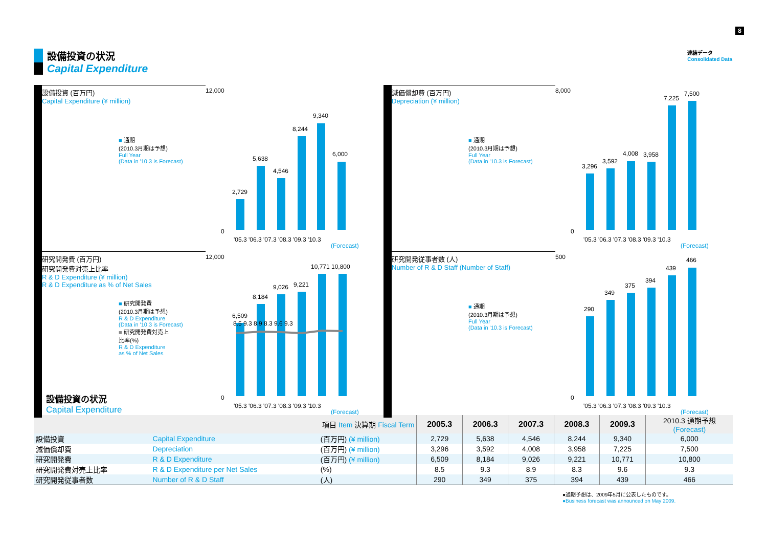8
設備投資の状況
Capital Expenditure
連結データ
Consolidated Data
設備投資 (百万円)
Capital Expenditure (¥ million)
■ 通期
(2010.3月期は予想)
Full Year
(Data in '10.3 is Forecast)
12,000
0
2,729
5,638
4,546
8,244
9,340
6,000
'05.3 '06.3 '07.3 '08.3 '09.3 '10.3
(Forecast)
減価償却費 (百万円)
Depreciation (¥ million)
■ 通期
(2010.3月期は予想)
Full Year
(Data in '10.3 is Forecast)
8,000
0
3,296
3,592
4,008
3,958
7,225
7,500
'05.3 '06.3 '07.3 '08.3 '09.3 '10.3
(Forecast)
研究開発費 (百万円)
研究開発費対売上比率
R & D Expenditure (¥ million)
R & D Expenditure as % of Net Sales
■ 研究開発費
(2010.3月期は予想)
R & D Expenditure
(Data in '10.3 is Forecast)
■ 研究開発費対売上
比率(%)
R & D Expenditure
as % of Net Sales
12,000
0
6,509
8,184
9,026
9,221
10,771
10,800
8.5 9.3 8.9 8.3 9.6 9.3
'05.3 '06.3 '07.3 '08.3 '09.3 '10.3
(Forecast)
研究開発従事者数 (人)
Number of R & D Staff (Number of Staff)
■ 通期
(2010.3月期は予想)
Full Year
(Data in '10.3 is Forecast)
500
0
290
349
375
394
439
466
'05.3 '06.3 '07.3 '08.3 '09.3 '10.3
(Forecast)
設備投資の状況
Capital Expenditure
| 項目 Item 決算期 Fiscal Term | | | 2005.3 | 2006.3 | 2007.3 | 2008.3 | 2009.3 | 2010.3 通期予想 (Forecast) |
| 設備投資 | Capital Expenditure | (百万円) (¥ million) | 2,729 | 5,638 | 4,546 | 8,244 | 9,340 | 6,000 |
| 減価償却費 | Depreciation | (百万円) (¥ million) | 3,296 | 3,592 | 4,008 | 3,958 | 7,225 | 7,500 |
| 研究開発費 | R & D Expenditure | (百万円) (¥ million) | 6,509 | 8,184 | 9,026 | 9,221 | 10,771 | 10,800 |
| 研究開発費対売上比率 | R & D Expenditure per Net Sales | (%) | 8.5 | 9.3 | 8.9 | 8.3 | 9.6 | 9.3 |
| 研究開発従事者数 | Number of R & D Staff | (人) | 290 | 349 | 375 | 394 | 439 | 466 |
●通期予想は、2009年5月に公表したものです。
●Business forecast was announced on May 2009.